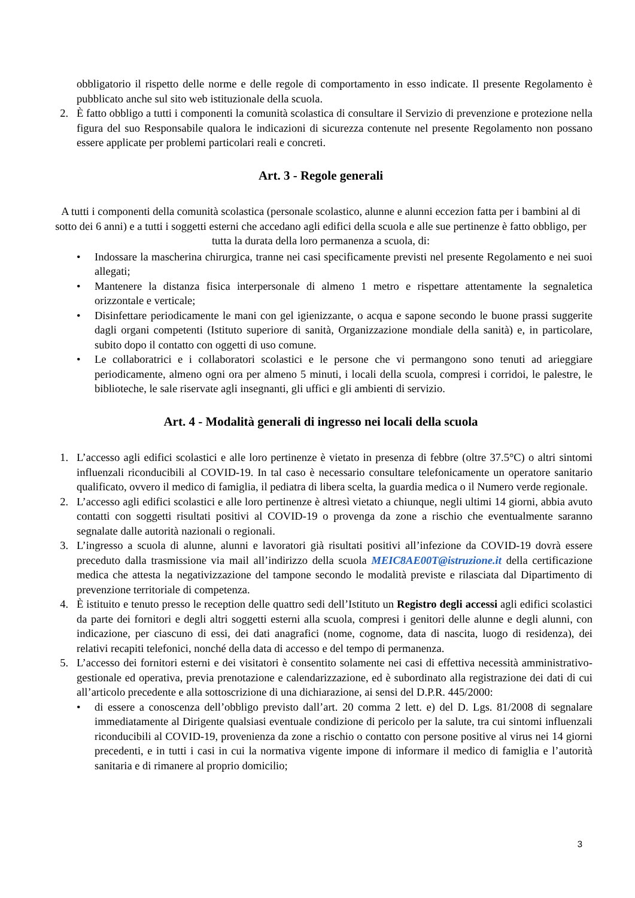obbligatorio il rispetto delle norme e delle regole di comportamento in esso indicate. Il presente Regolamento è pubblicato anche sul sito web istituzionale della scuola.
2. È fatto obbligo a tutti i componenti la comunità scolastica di consultare il Servizio di prevenzione e protezione nella figura del suo Responsabile qualora le indicazioni di sicurezza contenute nel presente Regolamento non possano essere applicate per problemi particolari reali e concreti.
Art. 3 - Regole generali
A tutti i componenti della comunità scolastica (personale scolastico, alunne e alunni eccezion fatta per i bambini al di sotto dei 6 anni) e a tutti i soggetti esterni che accedano agli edifici della scuola e alle sue pertinenze è fatto obbligo, per tutta la durata della loro permanenza a scuola, di:
• Indossare la mascherina chirurgica, tranne nei casi specificamente previsti nel presente Regolamento e nei suoi allegati;
• Mantenere la distanza fisica interpersonale di almeno 1 metro e rispettare attentamente la segnaletica orizzontale e verticale;
• Disinfettare periodicamente le mani con gel igienizzante, o acqua e sapone secondo le buone prassi suggerite dagli organi competenti (Istituto superiore di sanità, Organizzazione mondiale della sanità) e, in particolare, subito dopo il contatto con oggetti di uso comune.
• Le collaboratrici e i collaboratori scolastici e le persone che vi permangono sono tenuti ad arieggiare periodicamente, almeno ogni ora per almeno 5 minuti, i locali della scuola, compresi i corridoi, le palestre, le biblioteche, le sale riservate agli insegnanti, gli uffici e gli ambienti di servizio.
Art. 4 - Modalità generali di ingresso nei locali della scuola
1. L’accesso agli edifici scolastici e alle loro pertinenze è vietato in presenza di febbre (oltre 37.5°C) o altri sintomi influenzali riconducibili al COVID-19. In tal caso è necessario consultare telefonicamente un operatore sanitario qualificato, ovvero il medico di famiglia, il pediatra di libera scelta, la guardia medica o il Numero verde regionale.
2. L’accesso agli edifici scolastici e alle loro pertinenze è altresì vietato a chiunque, negli ultimi 14 giorni, abbia avuto contatti con soggetti risultati positivi al COVID-19 o provenga da zone a rischio che eventualmente saranno segnalate dalle autorità nazionali o regionali.
3. L’ingresso a scuola di alunne, alunni e lavoratori già risultati positivi all’infezione da COVID-19 dovrà essere preceduto dalla trasmissione via mail all’indirizzo della scuola MEIC8AE00T@istruzione.it della certificazione medica che attesta la negativizzazione del tampone secondo le modalità previste e rilasciata dal Dipartimento di prevenzione territoriale di competenza.
4. È istituito e tenuto presso le reception delle quattro sedi dell’Istituto un Registro degli accessi agli edifici scolastici da parte dei fornitori e degli altri soggetti esterni alla scuola, compresi i genitori delle alunne e degli alunni, con indicazione, per ciascuno di essi, dei dati anagrafici (nome, cognome, data di nascita, luogo di residenza), dei relativi recapiti telefonici, nonché della data di accesso e del tempo di permanenza.
5. L’accesso dei fornitori esterni e dei visitatori è consentito solamente nei casi di effettiva necessità amministrativo-gestionale ed operativa, previa prenotazione e calendarizzazione, ed è subordinato alla registrazione dei dati di cui all’articolo precedente e alla sottoscrizione di una dichiarazione, ai sensi del D.P.R. 445/2000:
• di essere a conoscenza dell’obbligo previsto dall’art. 20 comma 2 lett. e) del D. Lgs. 81/2008 di segnalare immediatamente al Dirigente qualsiasi eventuale condizione di pericolo per la salute, tra cui sintomi influenzali riconducibili al COVID-19, provenienza da zone a rischio o contatto con persone positive al virus nei 14 giorni precedenti, e in tutti i casi in cui la normativa vigente impone di informare il medico di famiglia e l’autorità sanitaria e di rimanere al proprio domicilio;
3